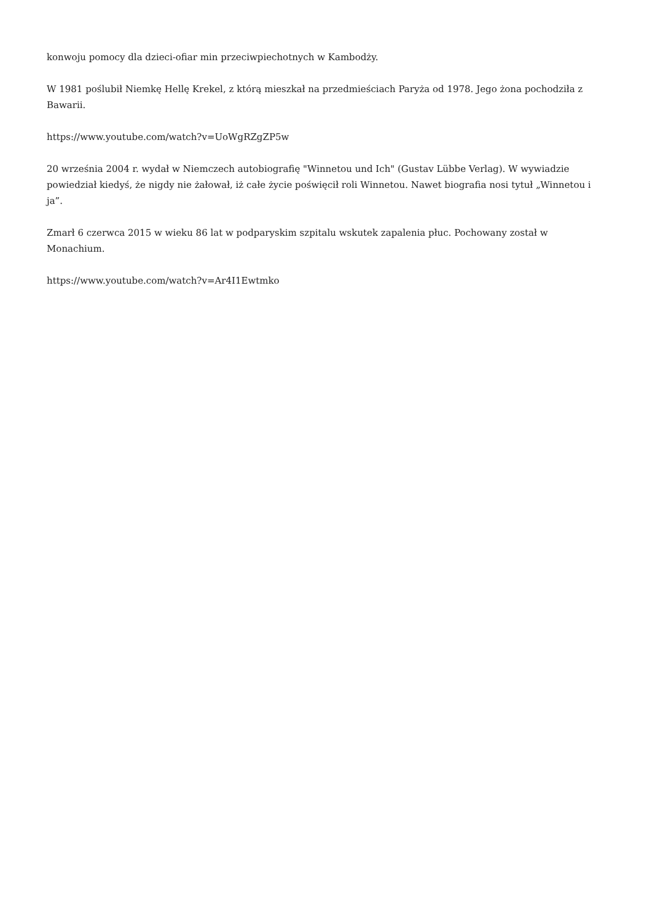konwoju pomocy dla dzieci-ofiar min przeciwpiechotnych w Kambodży.
W 1981 poślubił Niemkę Hellę Krekel, z którą mieszkał na przedmieściach Paryża od 1978. Jego żona pochodziła z Bawarii.
https://www.youtube.com/watch?v=UoWgRZgZP5w
20 września 2004 r. wydał w Niemczech autobiografię "Winnetou und Ich" (Gustav Lübbe Verlag). W wywiadzie powiedział kiedyś, że nigdy nie żałował, iż całe życie poświęcił roli Winnetou. Nawet biografia nosi tytuł „Winnetou i ja”.
Zmarł 6 czerwca 2015 w wieku 86 lat w podparyskim szpitalu wskutek zapalenia płuc. Pochowany został w Monachium.
https://www.youtube.com/watch?v=Ar4I1Ewtmko